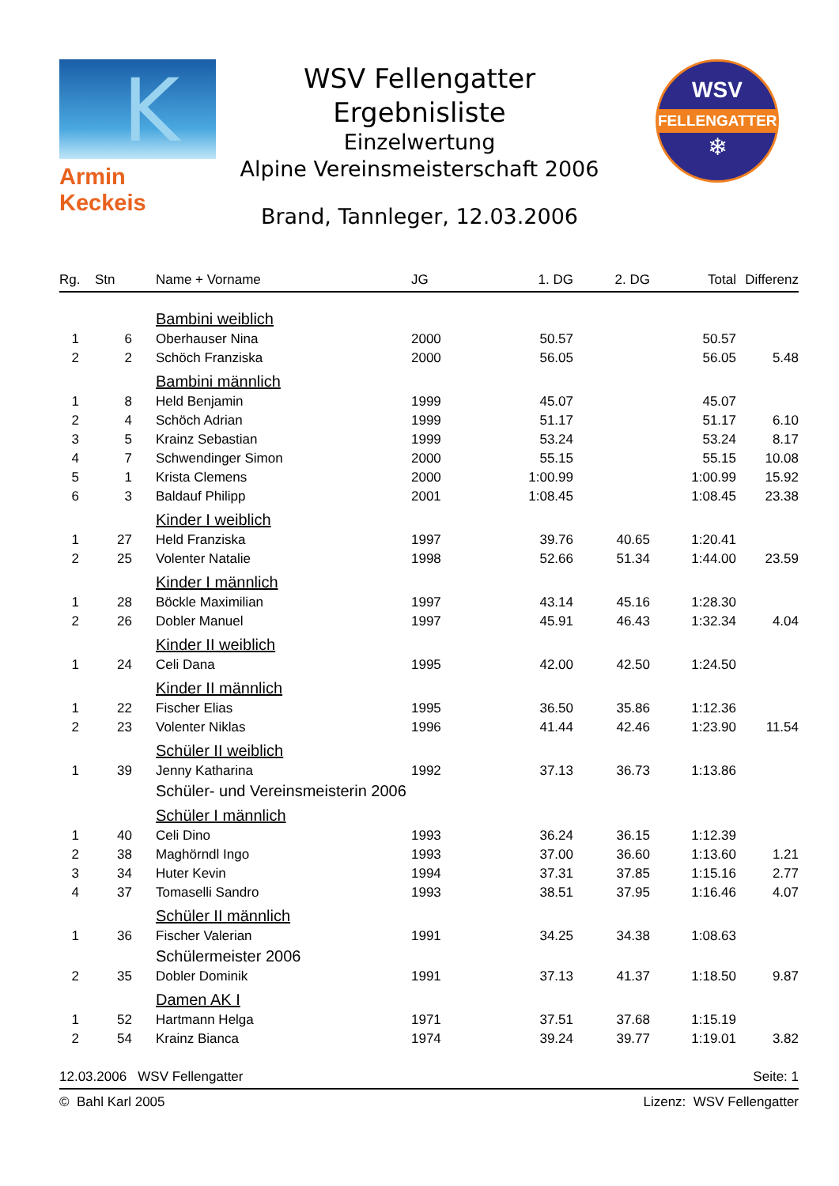K
Armin Keckeis
WSV
FELLENGATTER
❄
WSV Fellengatter
Ergebnisliste
Einzelwertung
Alpine Vereinsmeisterschaft 2006
Brand, Tannleger, 12.03.2006
| Rg. | Stn | Name + Vorname | JG | 1. DG | 2. DG | Total | Differenz |
| --- | --- | --- | --- | --- | --- | --- | --- |
| | | Bambini weiblich | | | | | |
| 1 | 6 | Oberhauser Nina | 2000 | 50.57 | | 50.57 | |
| 2 | 2 | Schöch Franziska | 2000 | 56.05 | | 56.05 | 5.48 |
| | | Bambini männlich | | | | | |
| 1 | 8 | Held Benjamin | 1999 | 45.07 | | 45.07 | |
| 2 | 4 | Schöch Adrian | 1999 | 51.17 | | 51.17 | 6.10 |
| 3 | 5 | Krainz Sebastian | 1999 | 53.24 | | 53.24 | 8.17 |
| 4 | 7 | Schwendinger Simon | 2000 | 55.15 | | 55.15 | 10.08 |
| 5 | 1 | Krista Clemens | 2000 | 1:00.99 | | 1:00.99 | 15.92 |
| 6 | 3 | Baldauf Philipp | 2001 | 1:08.45 | | 1:08.45 | 23.38 |
| | | Kinder I weiblich | | | | | |
| 1 | 27 | Held Franziska | 1997 | 39.76 | 40.65 | 1:20.41 | |
| 2 | 25 | Volenter Natalie | 1998 | 52.66 | 51.34 | 1:44.00 | 23.59 |
| | | Kinder I männlich | | | | | |
| 1 | 28 | Böckle Maximilian | 1997 | 43.14 | 45.16 | 1:28.30 | |
| 2 | 26 | Dobler Manuel | 1997 | 45.91 | 46.43 | 1:32.34 | 4.04 |
| | | Kinder II weiblich | | | | | |
| 1 | 24 | Celi Dana | 1995 | 42.00 | 42.50 | 1:24.50 | |
| | | Kinder II männlich | | | | | |
| 1 | 22 | Fischer Elias | 1995 | 36.50 | 35.86 | 1:12.36 | |
| 2 | 23 | Volenter Niklas | 1996 | 41.44 | 42.46 | 1:23.90 | 11.54 |
| | | Schüler II weiblich | | | | | |
| 1 | 39 | Jenny Katharina | 1992 | 37.13 | 36.73 | 1:13.86 | |
| | | Schüler- und Vereinsmeisterin 2006 | | | | | |
| | | Schüler I männlich | | | | | |
| 1 | 40 | Celi Dino | 1993 | 36.24 | 36.15 | 1:12.39 | |
| 2 | 38 | Maghörndl Ingo | 1993 | 37.00 | 36.60 | 1:13.60 | 1.21 |
| 3 | 34 | Huter Kevin | 1994 | 37.31 | 37.85 | 1:15.16 | 2.77 |
| 4 | 37 | Tomaselli Sandro | 1993 | 38.51 | 37.95 | 1:16.46 | 4.07 |
| | | Schüler II männlich | | | | | |
| 1 | 36 | Fischer Valerian | 1991 | 34.25 | 34.38 | 1:08.63 | |
| | | Schülermeister 2006 | | | | | |
| 2 | 35 | Dobler Dominik | 1991 | 37.13 | 41.37 | 1:18.50 | 9.87 |
| | | Damen AK I | | | | | |
| 1 | 52 | Hartmann Helga | 1971 | 37.51 | 37.68 | 1:15.19 | |
| 2 | 54 | Krainz Bianca | 1974 | 39.24 | 39.77 | 1:19.01 | 3.82 |
12.03.2006 WSV Fellengatter Seite: 1
© Bahl Karl 2005 Lizenz: WSV Fellengatter